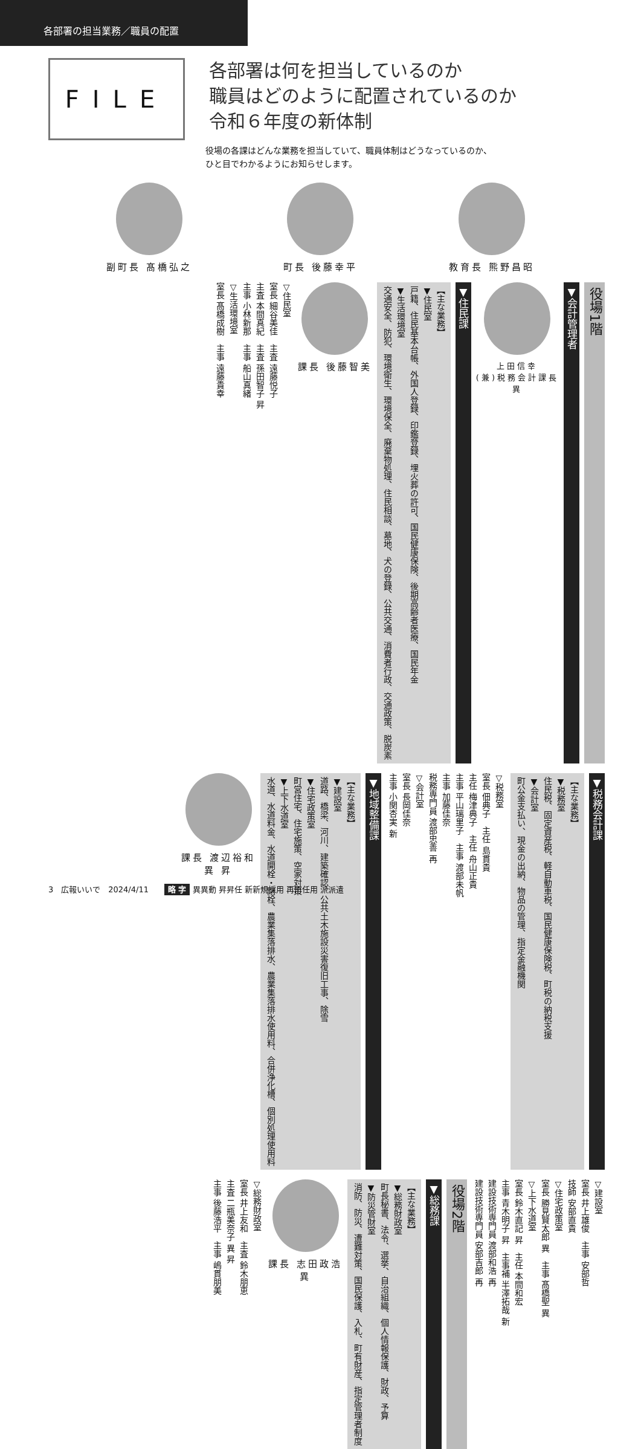各部署の担当業務／職員の配置
FILE
各部署は何を担当しているのか
職員はどのように配置されているのか
令和６年度の新体制
役場の各課はどんな業務を担当していて、職員体制はどうなっているのか、
ひと目でわかるようにお知らせします。
副町長 髙橋弘之 町長 後藤幸平 教育長 熊野昌昭
役場1階
▼会計管理者
上田信幸
(兼)税務会計課長
異
▼住民課
【主な業務】
▼住民室
戸籍、住民基本台帳、外国人登録、印鑑登録、埋火葬の許可、国民健康保険、後期高齢者医療、国民年金
▼生活環境室
交通安全、防犯、環境衛生、環境保全、廃棄物処理、住民相談、墓地、犬の登録、公共交通、消費者行政、交通政策、脱炭素
課長 後藤智美
▽住民室
室長 細谷美佳　主査 遠藤悦子
主査 本間真紀　主査 孫田智子 昇
主事 小林新那　主事 船山真緒
▽生活環境室
室長 髙橋成樹　主事 遠藤貴幸
▼税務会計課
【主な業務】
▼税務室
住民税、固定資産税、軽自動車税、国民健康保険税、町税の納税支援
▼会計室
町公金支払い、現金の出納、物品の管理、指定金融機関
▽税務室
室長 佃典子　主任 島貫貴
主任 梅津典子　主任 舟山正貴
主事 平山璃里子　主事 渡部未帆
主事 加藤佳奈
税務専門員 渡部忠善 再
▽会計室
室長 長岡佳奈
主事 小関杏実 新
▼地域整備課
【主な業務】
▼建設室
道路、橋梁、河川、建築確認、公共土木施設災害復旧工事、除雪
▼住宅政策室
町営住宅、住宅施策、空家対策
▼上下水道室
水道、水道料金、水道開栓・閉栓、農業集落排水、農業集落排水使用料、合併浄化槽、個別処理使用料
課長 渡辺裕和
異 昇
▽建設室
室長 井上雄俊　主事 安部哲
技師 安部直貴
▽住宅政策室
室長 勝見賢太郎 異　主事 髙橋聖 異
▽上下水道室
室長 鈴木直記 昇　主任 本間和宏
主事 青木明子 昇　主事補 半澤拓哉 新
建設技術専門員 渡部和浩 再
建設技術専門員 安部吉郎 再
役場2階
▼総務課
【主な業務】
▼総務財政室
町長秘書、法令、選挙、自治組織、個人情報保護、財政、予算
▼防災管財室
消防、防災、遭難対策、国民保護、入札、町有財産、指定管理者制度
課長 志田政浩
異
▽総務財政室
室長 井上友和　主査 鈴木朋恵
主査 二瓶美奈子 異 昇
主事 後藤浩平　主事 嶋貫朋美
3　広報いいで　2024/4/11　　略 字 異異動 昇昇任 新新規採用 再再任用 派派遣